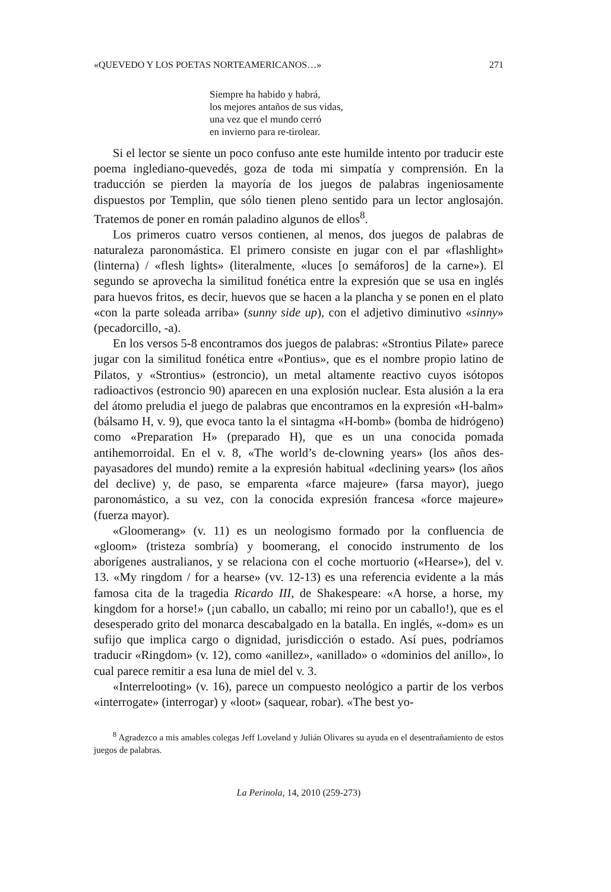«QUEVEDO Y LOS POETAS NORTEAMERICANOS…» 271
Siempre ha habido y habrá,
los mejores antaños de sus vidas,
una vez que el mundo cerró
en invierno para re-tirolear.
Si el lector se siente un poco confuso ante este humilde intento por traducir este poema inglediano-quevedés, goza de toda mi simpatía y comprensión. En la traducción se pierden la mayoría de los juegos de palabras ingeniosamente dispuestos por Templin, que sólo tienen pleno sentido para un lector anglosajón. Tratemos de poner en román paladino algunos de ellos<sup>8</sup>.
Los primeros cuatro versos contienen, al menos, dos juegos de palabras de naturaleza paronomástica. El primero consiste en jugar con el par «flashlight» (linterna) / «flesh lights» (literalmente, «luces [o semáforos] de la carne»). El segundo se aprovecha la similitud fonética entre la expresión que se usa en inglés para huevos fritos, es decir, huevos que se hacen a la plancha y se ponen en el plato «con la parte soleada arriba» (sunny side up), con el adjetivo diminutivo «sinny» (pecadorcillo, -a).
En los versos 5-8 encontramos dos juegos de palabras: «Strontius Pilate» parece jugar con la similitud fonética entre «Pontius», que es el nombre propio latino de Pilatos, y «Strontius» (estroncio), un metal altamente reactivo cuyos isótopos radioactivos (estroncio 90) aparecen en una explosión nuclear. Esta alusión a la era del átomo preludia el juego de palabras que encontramos en la expresión «H-balm» (bálsamo H, v. 9), que evoca tanto la el sintagma «H-bomb» (bomba de hidrógeno) como «Preparation H» (preparado H), que es un una conocida pomada antihemorroidal. En el v. 8, «The world’s de-clowning years» (los años des-payasadores del mundo) remite a la expresión habitual «declining years» (los años del declive) y, de paso, se emparenta «farce majeure» (farsa mayor), juego paronomástico, a su vez, con la conocida expresión francesa «force majeure» (fuerza mayor).
«Gloomerang» (v. 11) es un neologismo formado por la confluencia de «gloom» (tristeza sombría) y boomerang, el conocido instrumento de los aborígenes australianos, y se relaciona con el coche mortuorio («Hearse»), del v. 13. «My ringdom / for a hearse» (vv. 12-13) es una referencia evidente a la más famosa cita de la tragedia Ricardo III, de Shakespeare: «A horse, a horse, my kingdom for a horse!» (¡un caballo, un caballo; mi reino por un caballo!), que es el desesperado grito del monarca descabalgado en la batalla. En inglés, «-dom» es un sufijo que implica cargo o dignidad, jurisdicción o estado. Así pues, podríamos traducir «Ringdom» (v. 12), como «anillez», «anillado» o «dominios del anillo», lo cual parece remitir a esa luna de miel del v. 3.
«Interrelooting» (v. 16), parece un compuesto neológico a partir de los verbos «interrogate» (interrogar) y «loot» (saquear, robar). «The best yo-
<sup>8</sup> Agradezco a mis amables colegas Jeff Loveland y Julián Olivares su ayuda en el desentrañamiento de estos juegos de palabras.
La Perinola, 14, 2010 (259-273)